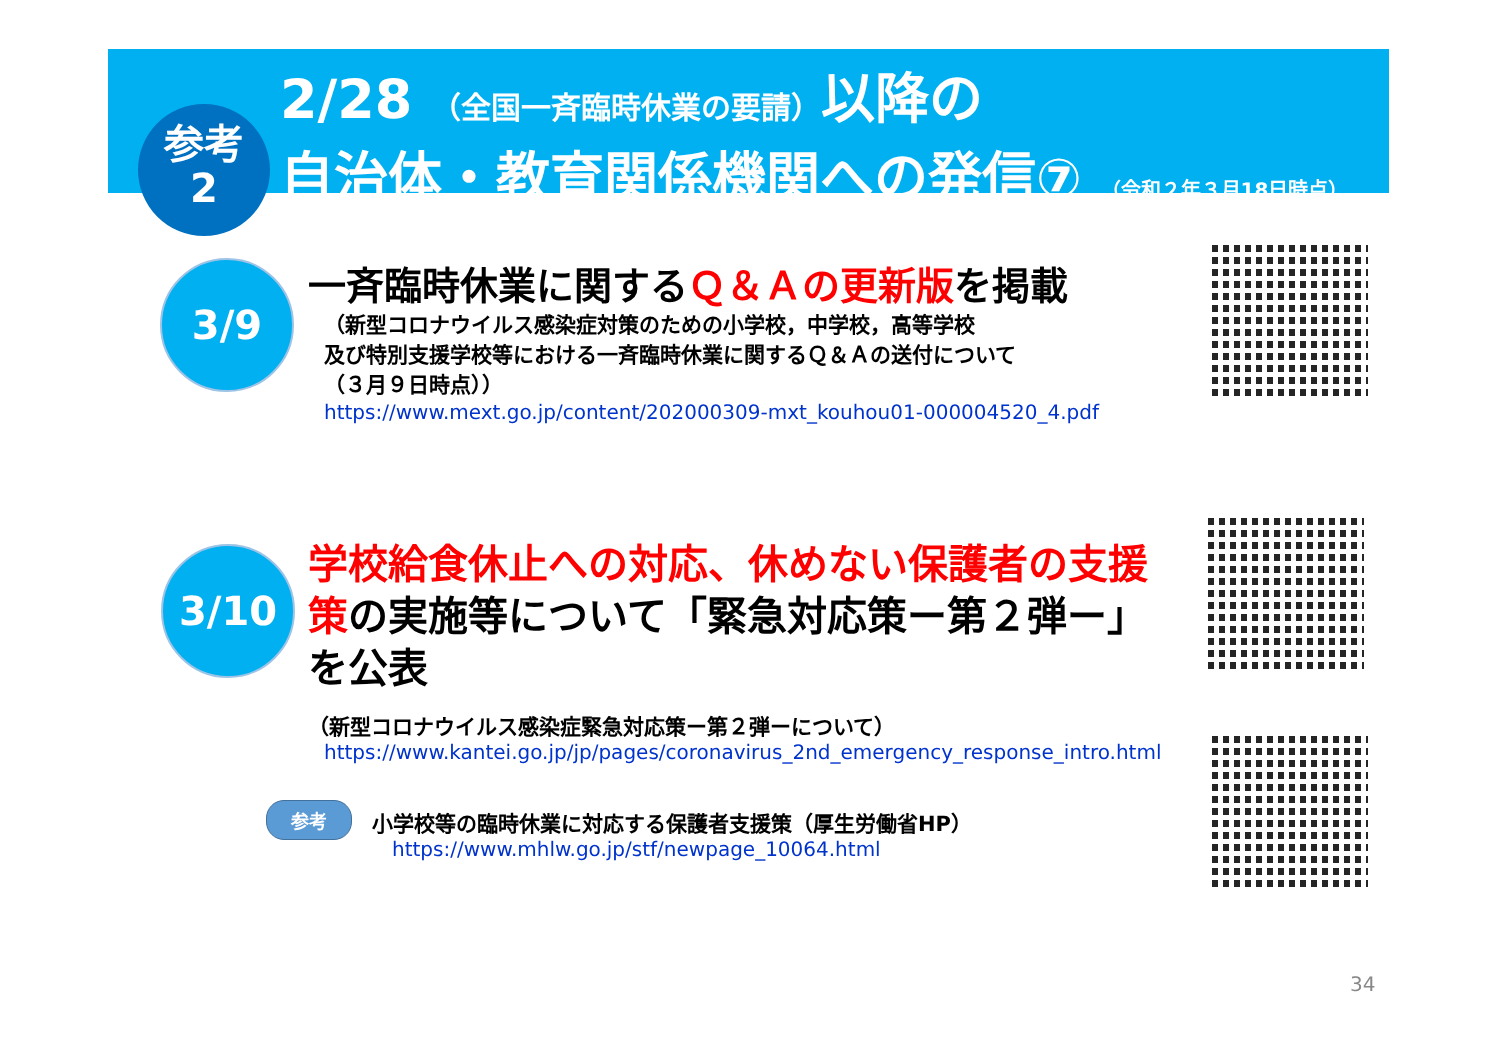参考
2
2/28 （全国一斉臨時休業の要請）以降の
自治体・教育関係機関への発信⑦ （令和２年３月18日時点）
3/9
一斉臨時休業に関するＱ＆Ａの更新版を掲載
（新型コロナウイルス感染症対策のための小学校，中学校，高等学校
及び特別支援学校等における一斉臨時休業に関するＱ＆Ａの送付について
（３月９日時点））
https://www.mext.go.jp/content/202000309-mxt_kouhou01-000004520_4.pdf
3/10
学校給食休止への対応、休めない保護者の支援策の実施等について「緊急対応策ー第２弾ー」を公表
（新型コロナウイルス感染症緊急対応策ー第２弾ーについて）
https://www.kantei.go.jp/jp/pages/coronavirus_2nd_emergency_response_intro.html
参考
小学校等の臨時休業に対応する保護者支援策（厚生労働省HP）
https://www.mhlw.go.jp/stf/newpage_10064.html
34